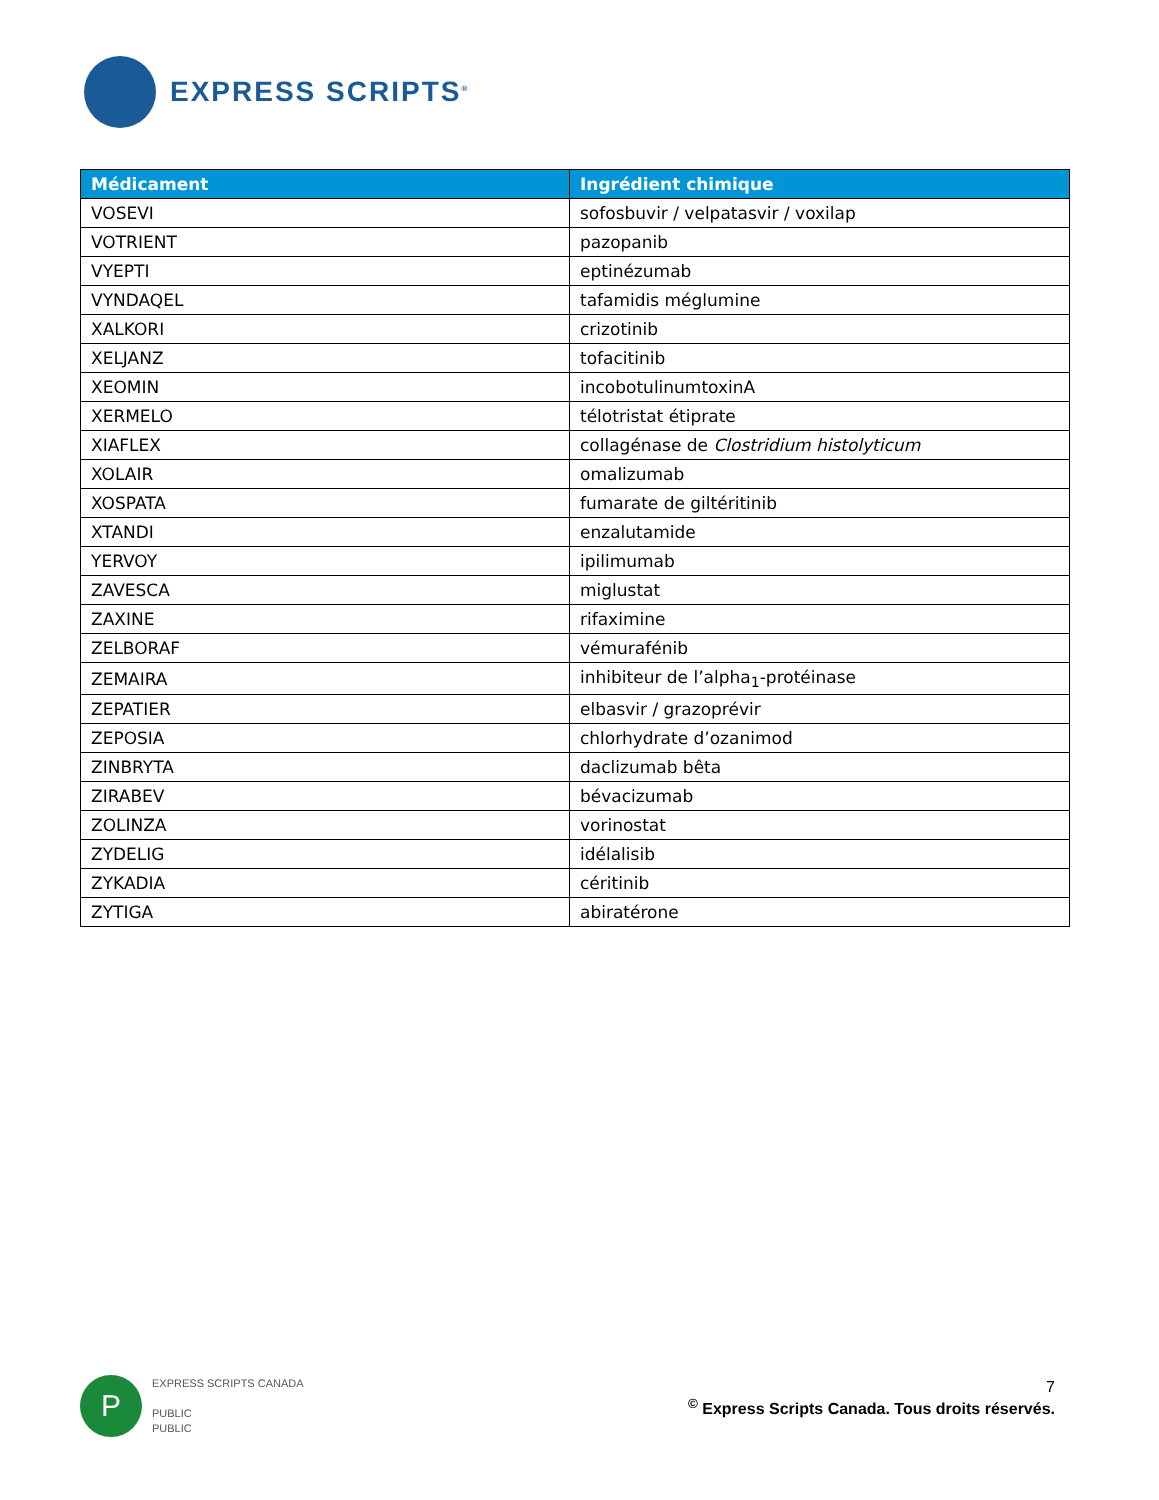EXPRESS SCRIPTS<sup>®</sup>
| Médicament | Ingrédient chimique |
| --- | --- |
| VOSEVI | sofosbuvir / velpatasvir / voxilap |
| VOTRIENT | pazopanib |
| VYEPTI | eptinézumab |
| VYNDAQEL | tafamidis méglumine |
| XALKORI | crizotinib |
| XELJANZ | tofacitinib |
| XEOMIN | incobotulinumtoxinA |
| XERMELO | télotristat étiprate |
| XIAFLEX | collagénase de Clostridium histolyticum |
| XOLAIR | omalizumab |
| XOSPATA | fumarate de giltéritinib |
| XTANDI | enzalutamide |
| YERVOY | ipilimumab |
| ZAVESCA | miglustat |
| ZAXINE | rifaximine |
| ZELBORAF | vémurafénib |
| ZEMAIRA | inhibiteur de l’alpha<sub>1</sub>-protéinase |
| ZEPATIER | elbasvir / grazoprévir |
| ZEPOSIA | chlorhydrate d’ozanimod |
| ZINBRYTA | daclizumab bêta |
| ZIRABEV | bévacizumab |
| ZOLINZA | vorinostat |
| ZYDELIG | idélalisib |
| ZYKADIA | céritinib |
| ZYTIGA | abiratérone |
P
EXPRESS SCRIPTS CANADA
PUBLIC
PUBLIC
7
<sup>©</sup> Express Scripts Canada. Tous droits réservés.